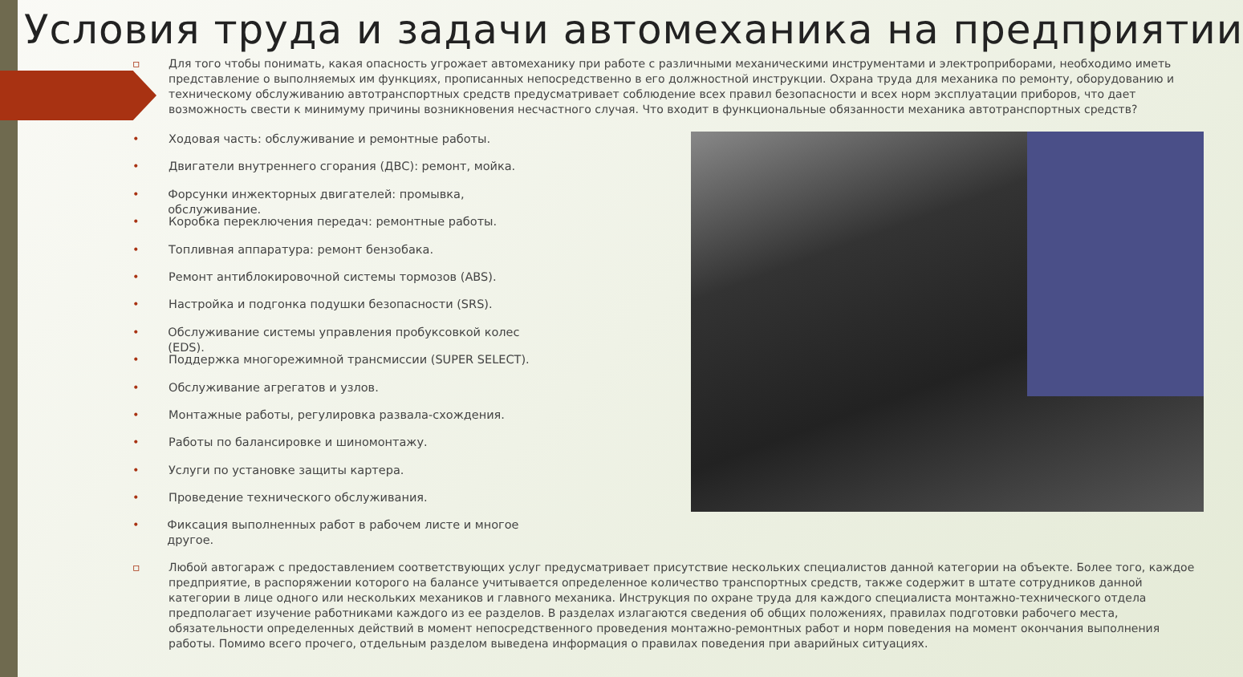Условия труда и задачи автомеханика на предприятии
▫ Для того чтобы понимать, какая опасность угрожает автомеханику при работе с различными механическими инструментами и электроприборами, необходимо иметь представление о выполняемых им функциях, прописанных непосредственно в его должностной инструкции. Охрана труда для механика по ремонту, оборудованию и техническому обслуживанию автотранспортных средств предусматривает соблюдение всех правил безопасности и всех норм эксплуатации приборов, что дает возможность свести к минимуму причины возникновения несчастного случая. Что входит в функциональные обязанности механика автотранспортных средств?
• Ходовая часть: обслуживание и ремонтные работы.
• Двигатели внутреннего сгорания (ДВС): ремонт, мойка.
• Форсунки инжекторных двигателей: промывка, обслуживание.
• Коробка переключения передач: ремонтные работы.
• Топливная аппаратура: ремонт бензобака.
• Ремонт антиблокировочной системы тормозов (ABS).
• Настройка и подгонка подушки безопасности (SRS).
• Обслуживание системы управления пробуксовкой колес (EDS).
• Поддержка многорежимной трансмиссии (SUPER SELECT).
• Обслуживание агрегатов и узлов.
• Монтажные работы, регулировка развала-схождения.
• Работы по балансировке и шиномонтажу.
• Услуги по установке защиты картера.
• Проведение технического обслуживания.
• Фиксация выполненных работ в рабочем листе и многое другое.
▫ Любой автогараж с предоставлением соответствующих услуг предусматривает присутствие нескольких специалистов данной категории на объекте. Более того, каждое предприятие, в распоряжении которого на балансе учитывается определенное количество транспортных средств, также содержит в штате сотрудников данной категории в лице одного или нескольких механиков и главного механика. Инструкция по охране труда для каждого специалиста монтажно-технического отдела предполагает изучение работниками каждого из ее разделов. В разделах излагаются сведения об общих положениях, правилах подготовки рабочего места, обязательности определенных действий в момент непосредственного проведения монтажно-ремонтных работ и норм поведения на момент окончания выполнения работы. Помимо всего прочего, отдельным разделом выведена информация о правилах поведения при аварийных ситуациях.